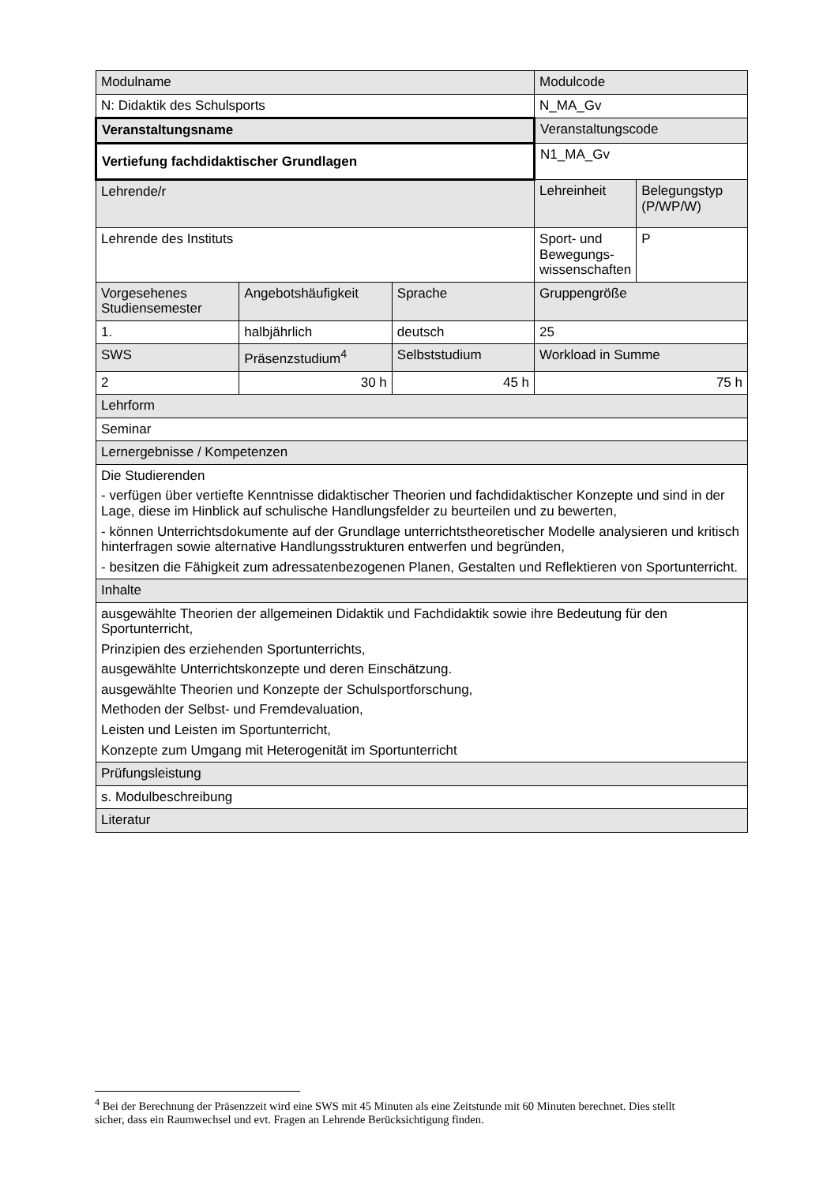| Modulname | | | Modulcode | |
| N: Didaktik des Schulsports | | | N_MA_Gv | |
| Veranstaltungsname | | | Veranstaltungscode | |
| Vertiefung fachdidaktischer Grundlagen | | | N1_MA_Gv | |
| Lehrende/r | | | Lehreinheit | Belegungstyp (P/WP/W) |
| Lehrende des Instituts | | | Sport- und Bewegungs-wissenschaften | P |
| Vorgesehenes Studiensemester | Angebotshäufigkeit | Sprache | Gruppengröße | |
| 1. | halbjährlich | deutsch | 25 | |
| SWS | Präsenzstudium<sup>4</sup> | Selbststudium | Workload in Summe | |
| 2 | 30 h | 45 h | 75 h | |
| Lehrform | | | | |
| Seminar | | | | |
| Lernergebnisse / Kompetenzen | | | | |
| Die Studierenden - verfügen über vertiefte Kenntnisse didaktischer Theorien und fachdidaktischer Konzepte und sind in der Lage, diese im Hinblick auf schulische Handlungsfelder zu beurteilen und zu bewerten, - können Unterrichtsdokumente auf der Grundlage unterrichtstheoretischer Modelle analysieren und kritisch hinterfragen sowie alternative Handlungsstrukturen entwerfen und begründen, - besitzen die Fähigkeit zum adressatenbezogenen Planen, Gestalten und Reflektieren von Sportunterricht. | | | | |
| Inhalte | | | | |
| ausgewählte Theorien der allgemeinen Didaktik und Fachdidaktik sowie ihre Bedeutung für den Sportunterricht, Prinzipien des erziehenden Sportunterrichts, ausgewählte Unterrichtskonzepte und deren Einschätzung. ausgewählte Theorien und Konzepte der Schulsportforschung, Methoden der Selbst- und Fremdevaluation, Leisten und Leisten im Sportunterricht, Konzepte zum Umgang mit Heterogenität im Sportunterricht | | | | |
| Prüfungsleistung | | | | |
| s. Modulbeschreibung | | | | |
| Literatur | | | | |
<sup>4</sup> Bei der Berechnung der Präsenzzeit wird eine SWS mit 45 Minuten als eine Zeitstunde mit 60 Minuten berechnet. Dies stellt sicher, dass ein Raumwechsel und evt. Fragen an Lehrende Berücksichtigung finden.